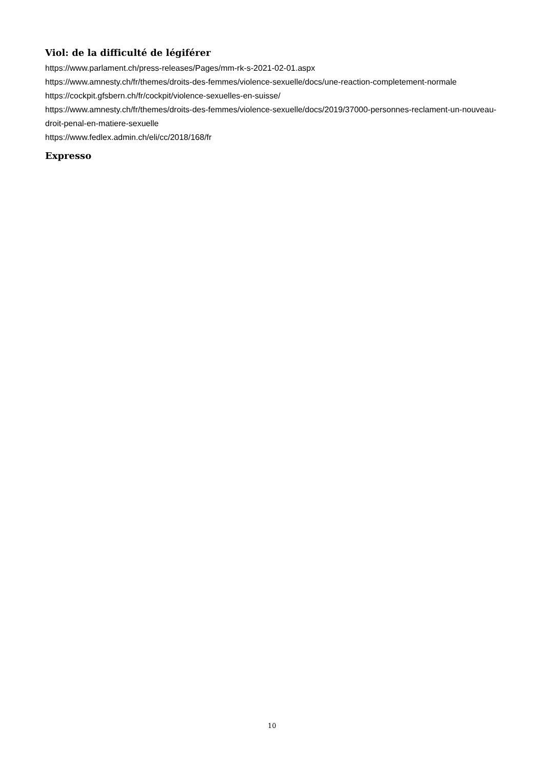Viol: de la difficulté de légiférer
https://www.parlament.ch/press-releases/Pages/mm-rk-s-2021-02-01.aspx
https://www.amnesty.ch/fr/themes/droits-des-femmes/violence-sexuelle/docs/une-reaction-completement-normale
https://cockpit.gfsbern.ch/fr/cockpit/violence-sexuelles-en-suisse/
https://www.amnesty.ch/fr/themes/droits-des-femmes/violence-sexuelle/docs/2019/37000-personnes-reclament-un-nouveau-droit-penal-en-matiere-sexuelle
https://www.fedlex.admin.ch/eli/cc/2018/168/fr
Expresso
10